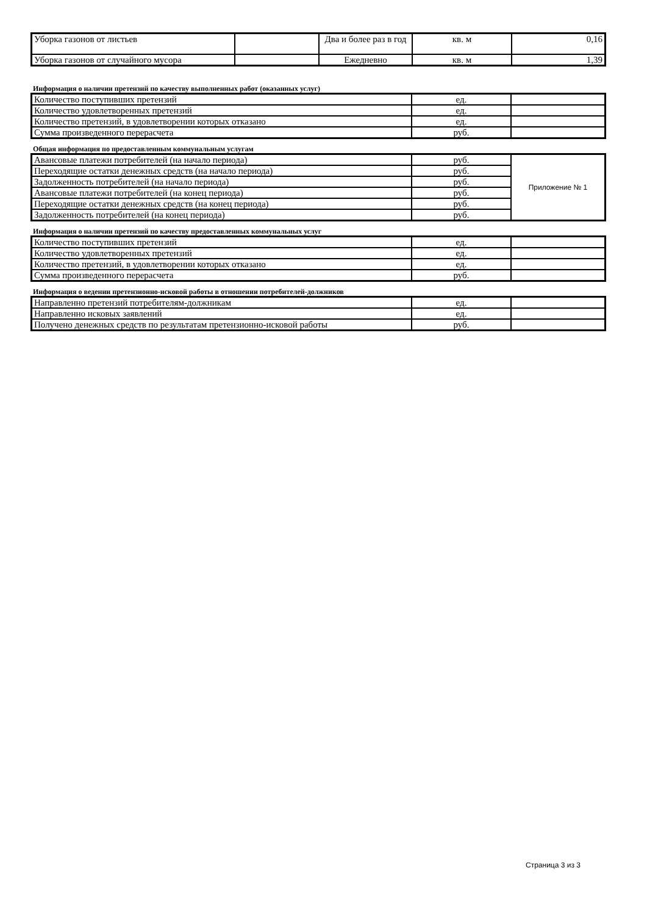| Уборка газонов от листьев | | Два и более раз в год | кв. м | 0,16 |
| Уборка газонов от случайного мусора | | Ежедневно | кв. м | 1,39 |
Информация о наличии претензий по качеству выполненных работ (оказанных услуг)
| Количество поступивших претензий | ед. | |
| Количество удовлетворенных претензий | ед. | |
| Количество претензий, в удовлетворении которых отказано | ед. | |
| Сумма произведенного перерасчета | руб. | |
Общая информация по предоставленным коммунальным услугам
| Авансовые платежи потребителей (на начало периода) | руб. | Приложение № 1 |
| Переходящие остатки денежных средств (на начало периода) | руб. | |
| Задолженность потребителей (на начало периода) | руб. | |
| Авансовые платежи потребителей (на конец периода) | руб. | |
| Переходящие остатки денежных средств (на конец периода) | руб. | |
| Задолженность потребителей (на конец периода) | руб. | |
Информация о наличии претензий по качеству предоставленных коммунальных услуг
| Количество поступивших претензий | ед. | |
| Количество удовлетворенных претензий | ед. | |
| Количество претензий, в удовлетворении которых отказано | ед. | |
| Сумма произведенного перерасчета | руб. | |
Информация о ведении претензионно-исковой работы в отношении потребителей-должников
| Направленно претензий потребителям-должникам | ед. | |
| Направленно исковых заявлений | ед. | |
| Получено денежных средств по результатам претензионно-исковой работы | руб. | |
Страница 3 из 3